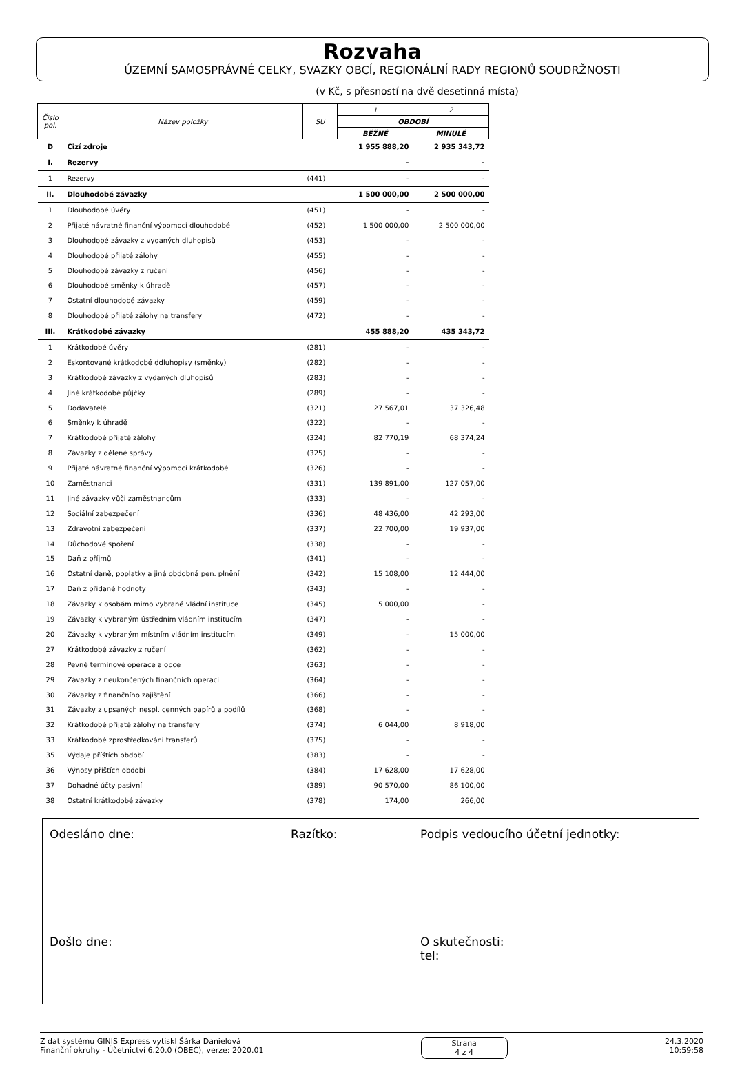Rozvaha
ÚZEMNÍ SAMOSPRÁVNÉ CELKY, SVAZKY OBCÍ, REGIONÁLNÍ RADY REGIONŮ SOUDRŽNOSTI
(v Kč, s přesností na dvě desetinná místa)
| Číslo pol. | Název položky | SU | 1 | 2 |
| --- | --- | --- | --- | --- |
| | | | OBDOBÍ | |
| | | | BĚŽNÉ | MINULÉ |
| D | Cizí zdroje | | 1 955 888,20 | 2 935 343,72 |
| I. | Rezervy | | - | - |
| 1 | Rezervy | (441) | - | - |
| II. | Dlouhodobé závazky | | 1 500 000,00 | 2 500 000,00 |
| 1 | Dlouhodobé úvěry | (451) | - | - |
| 2 | Přijaté návratné finanční výpomoci dlouhodobé | (452) | 1 500 000,00 | 2 500 000,00 |
| 3 | Dlouhodobé závazky z vydaných dluhopisů | (453) | - | - |
| 4 | Dlouhodobé přijaté zálohy | (455) | - | - |
| 5 | Dlouhodobé závazky z ručení | (456) | - | - |
| 6 | Dlouhodobé směnky k úhradě | (457) | - | - |
| 7 | Ostatní dlouhodobé závazky | (459) | - | - |
| 8 | Dlouhodobé přijaté zálohy na transfery | (472) | - | - |
| III. | Krátkodobé závazky | | 455 888,20 | 435 343,72 |
| 1 | Krátkodobé úvěry | (281) | - | - |
| 2 | Eskontované krátkodobé ddluhopisy (směnky) | (282) | - | - |
| 3 | Krátkodobé závazky z vydaných dluhopisů | (283) | - | - |
| 4 | Jiné krátkodobé půjčky | (289) | - | - |
| 5 | Dodavatelé | (321) | 27 567,01 | 37 326,48 |
| 6 | Směnky k úhradě | (322) | - | - |
| 7 | Krátkodobé přijaté zálohy | (324) | 82 770,19 | 68 374,24 |
| 8 | Závazky z dělené správy | (325) | - | - |
| 9 | Přijaté návratné finanční výpomoci krátkodobé | (326) | - | - |
| 10 | Zaměstnanci | (331) | 139 891,00 | 127 057,00 |
| 11 | Jiné závazky vůči zaměstnancům | (333) | - | - |
| 12 | Sociální zabezpečení | (336) | 48 436,00 | 42 293,00 |
| 13 | Zdravotní zabezpečení | (337) | 22 700,00 | 19 937,00 |
| 14 | Důchodové spoření | (338) | - | - |
| 15 | Daň z příjmů | (341) | - | - |
| 16 | Ostatní daně, poplatky a jiná obdobná pen. plnění | (342) | 15 108,00 | 12 444,00 |
| 17 | Daň z přidané hodnoty | (343) | - | - |
| 18 | Závazky k osobám mimo vybrané vládní instituce | (345) | 5 000,00 | - |
| 19 | Závazky k vybraným ústředním vládním institucím | (347) | - | - |
| 20 | Závazky k vybraným místním vládním institucím | (349) | - | 15 000,00 |
| 27 | Krátkodobé závazky z ručení | (362) | - | - |
| 28 | Pevné termínové operace a opce | (363) | - | - |
| 29 | Závazky z neukončených finančních operací | (364) | - | - |
| 30 | Závazky z finančního zajištění | (366) | - | - |
| 31 | Závazky z upsaných nespl. cenných papírů a podílů | (368) | - | - |
| 32 | Krátkodobé přijaté zálohy na transfery | (374) | 6 044,00 | 8 918,00 |
| 33 | Krátkodobé zprostředkování transferů | (375) | - | - |
| 35 | Výdaje příštích období | (383) | - | - |
| 36 | Výnosy příštích období | (384) | 17 628,00 | 17 628,00 |
| 37 | Dohadné účty pasivní | (389) | 90 570,00 | 86 100,00 |
| 38 | Ostatní krátkodobé závazky | (378) | 174,00 | 266,00 |
Odesláno dne: Razítko: Podpis vedoucího účetní jednotky:
Došlo dne: O skutečnosti:
tel:
Z dat systému GINIS Express vytiskl Šárka Danielová
Finanční okruhy - Účetnictví 6.20.0 (OBEC), verze: 2020.01
Strana
4 z 4
24.3.2020
10:59:58